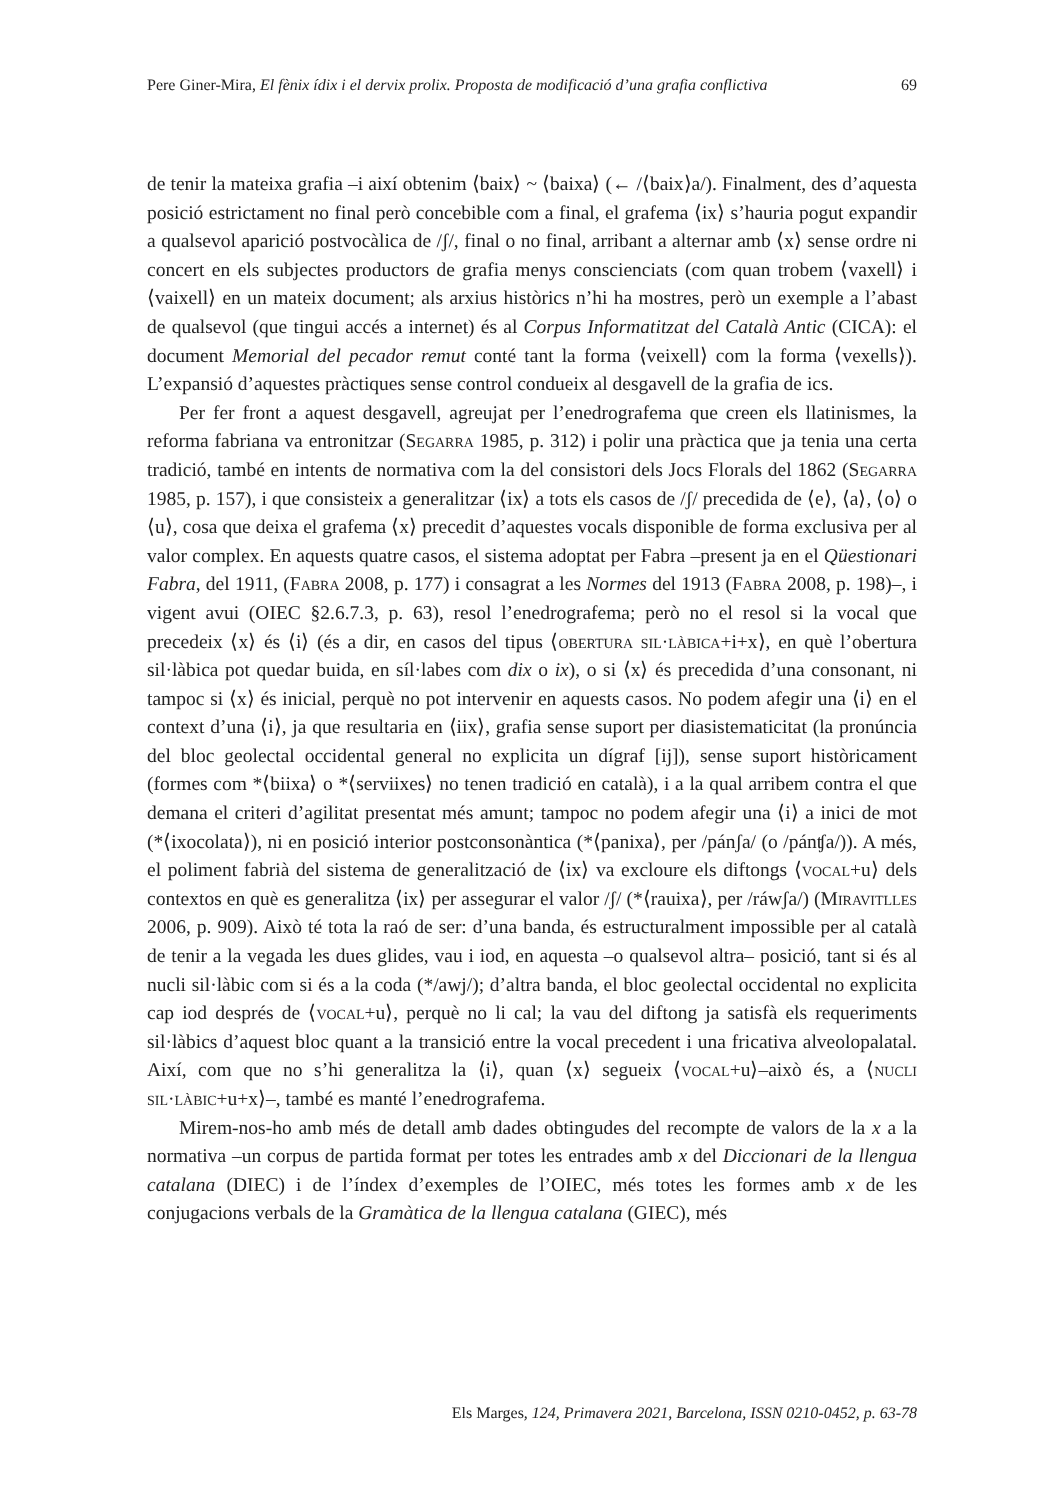Pere Giner-Mira, El fènix ídix i el dervix prolix. Proposta de modificació d’una grafia conflictiva 69
de tenir la mateixa grafia –i així obtenim ⟨baix⟩ ~ ⟨baixa⟩ (← /⟨baix⟩a/). Finalment, des d’aquesta posició estrictament no final però concebible com a final, el grafema ⟨ix⟩ s’hauria pogut expandir a qualsevol aparició postvocàlica de /ʃ/, final o no final, arribant a alternar amb ⟨x⟩ sense ordre ni concert en els subjectes productors de grafia menys conscienciats (com quan trobem ⟨vaxell⟩ i ⟨vaixell⟩ en un mateix document; als arxius històrics n’hi ha mostres, però un exemple a l’abast de qualsevol (que tingui accés a internet) és al Corpus Informatitzat del Català Antic (CICA): el document Memorial del pecador remut conté tant la forma ⟨veixell⟩ com la forma ⟨vexells⟩). L’expansió d’aquestes pràctiques sense control condueix al desgavell de la grafia de ics.
Per fer front a aquest desgavell, agreujat per l’enedrografema que creen els llatinismes, la reforma fabriana va entronitzar (Segarra 1985, p. 312) i polir una pràctica que ja tenia una certa tradició, també en intents de normativa com la del consistori dels Jocs Florals del 1862 (Segarra 1985, p. 157), i que consisteix a generalitzar ⟨ix⟩ a tots els casos de /ʃ/ precedida de ⟨e⟩, ⟨a⟩, ⟨o⟩ o ⟨u⟩, cosa que deixa el grafema ⟨x⟩ precedit d’aquestes vocals disponible de forma exclusiva per al valor complex. En aquests quatre casos, el sistema adoptat per Fabra –present ja en el Qüestionari Fabra, del 1911, (Fabra 2008, p. 177) i consagrat a les Normes del 1913 (Fabra 2008, p. 198)–, i vigent avui (OIEC §2.6.7.3, p. 63), resol l’enedrografema; però no el resol si la vocal que precedeix ⟨x⟩ és ⟨i⟩ (és a dir, en casos del tipus ⟨obertura sil·làbica+i+x⟩, en què l’obertura sil·làbica pot quedar buida, en síl·labes com dix o ix), o si ⟨x⟩ és precedida d’una consonant, ni tampoc si ⟨x⟩ és inicial, perquè no pot intervenir en aquests casos. No podem afegir una ⟨i⟩ en el context d’una ⟨i⟩, ja que resultaria en ⟨iix⟩, grafia sense suport per diasistematicitat (la pronúncia del bloc geolectal occidental general no explicita un dígraf [ij]), sense suport històricament (formes com *⟨biixa⟩ o *⟨serviixes⟩ no tenen tradició en català), i a la qual arribem contra el que demana el criteri d’agilitat presentat més amunt; tampoc no podem afegir una ⟨i⟩ a inici de mot (*⟨ixocolata⟩), ni en posició interior postconsonàntica (*⟨panixa⟩, per /pánʃa/ (o /pánʧa/)). A més, el poliment fabrià del sistema de generalització de ⟨ix⟩ va excloure els diftongs ⟨vocal+u⟩ dels contextos en què es generalitza ⟨ix⟩ per assegurar el valor /ʃ/ (*⟨rauixa⟩, per /ráwʃa/) (Miravitlles 2006, p. 909). Això té tota la raó de ser: d’una banda, és estructuralment impossible per al català de tenir a la vegada les dues glides, vau i iod, en aquesta –o qualsevol altra– posició, tant si és al nucli sil·làbic com si és a la coda (*/awj/); d’altra banda, el bloc geolectal occidental no explicita cap iod després de ⟨vocal+u⟩, perquè no li cal; la vau del diftong ja satisfà els requeriments sil·làbics d’aquest bloc quant a la transició entre la vocal precedent i una fricativa alveolopalatal. Així, com que no s’hi generalitza la ⟨i⟩, quan ⟨x⟩ segueix ⟨vocal+u⟩–això és, a ⟨nucli sil·làbic+u+x⟩–, també es manté l’enedrografema.
Mirem-nos-ho amb més de detall amb dades obtingudes del recompte de valors de la x a la normativa –un corpus de partida format per totes les entrades amb x del Diccionari de la llengua catalana (DIEC) i de l’índex d’exemples de l’OIEC, més totes les formes amb x de les conjugacions verbals de la Gramàtica de la llengua catalana (GIEC), més
Els Marges, 124, Primavera 2021, Barcelona, ISSN 0210-0452, p. 63-78